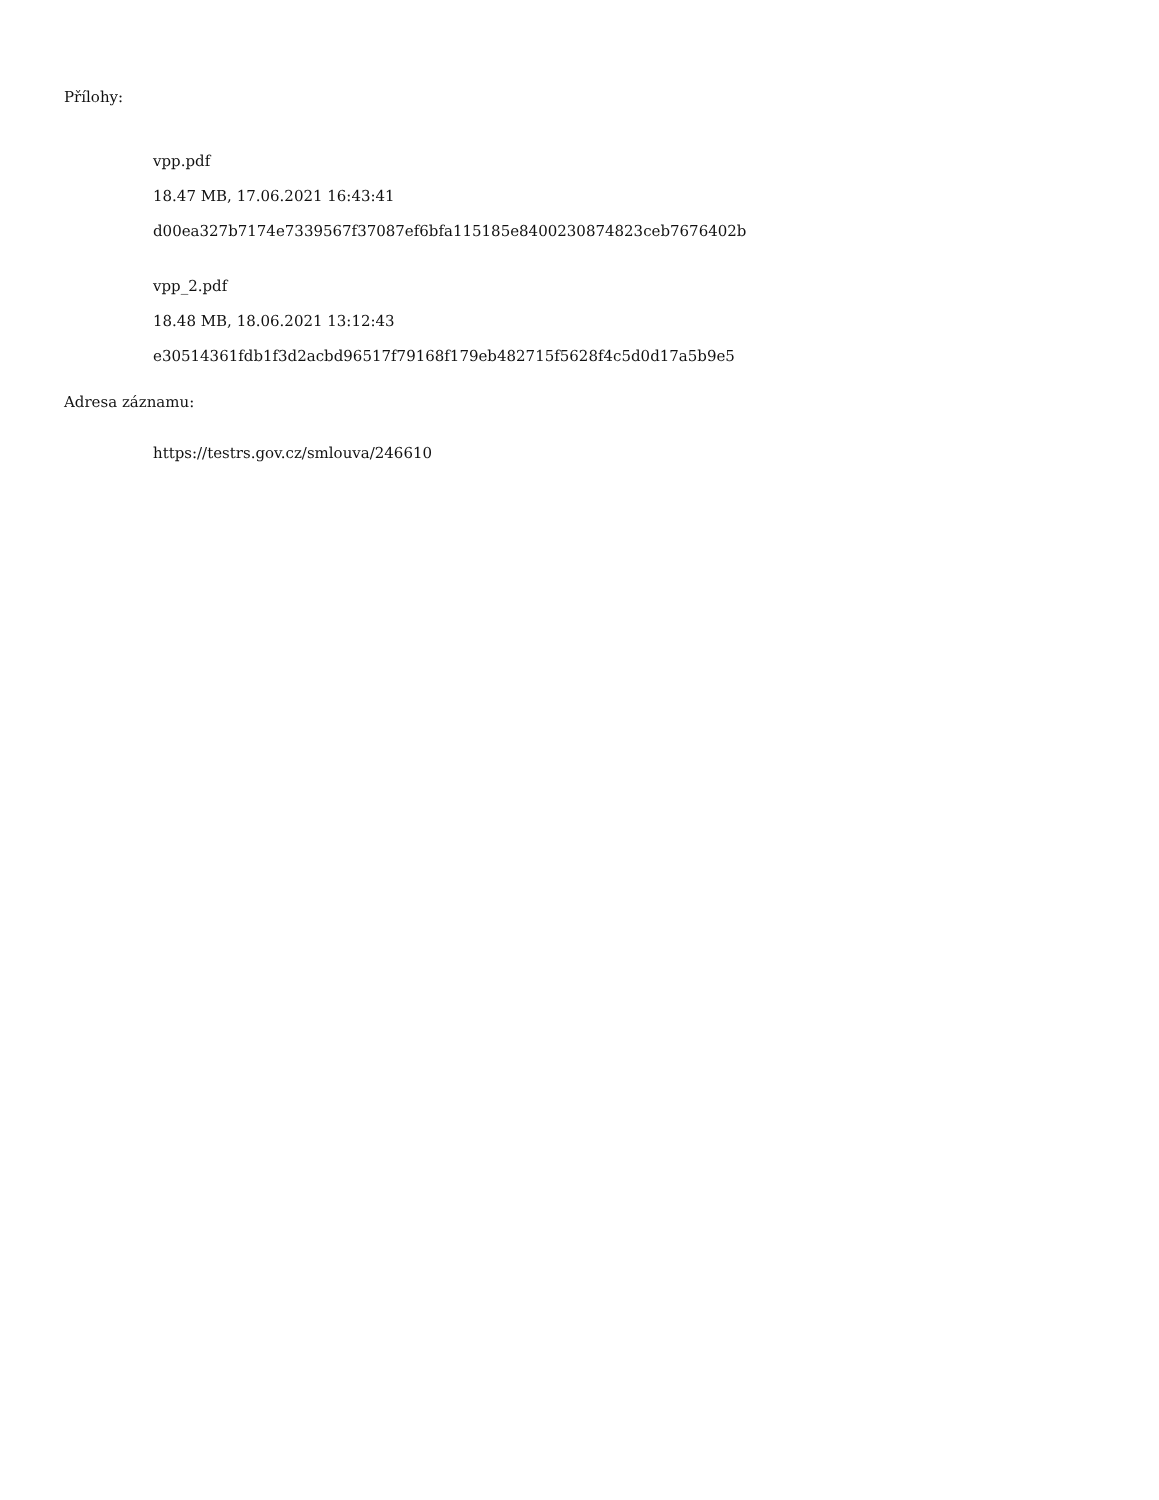Přílohy:
vpp.pdf
18.47 MB, 17.06.2021 16:43:41
d00ea327b7174e7339567f37087ef6bfa115185e8400230874823ceb7676402b
vpp_2.pdf
18.48 MB, 18.06.2021 13:12:43
e30514361fdb1f3d2acbd96517f79168f179eb482715f5628f4c5d0d17a5b9e5
Adresa záznamu:
https://testrs.gov.cz/smlouva/246610